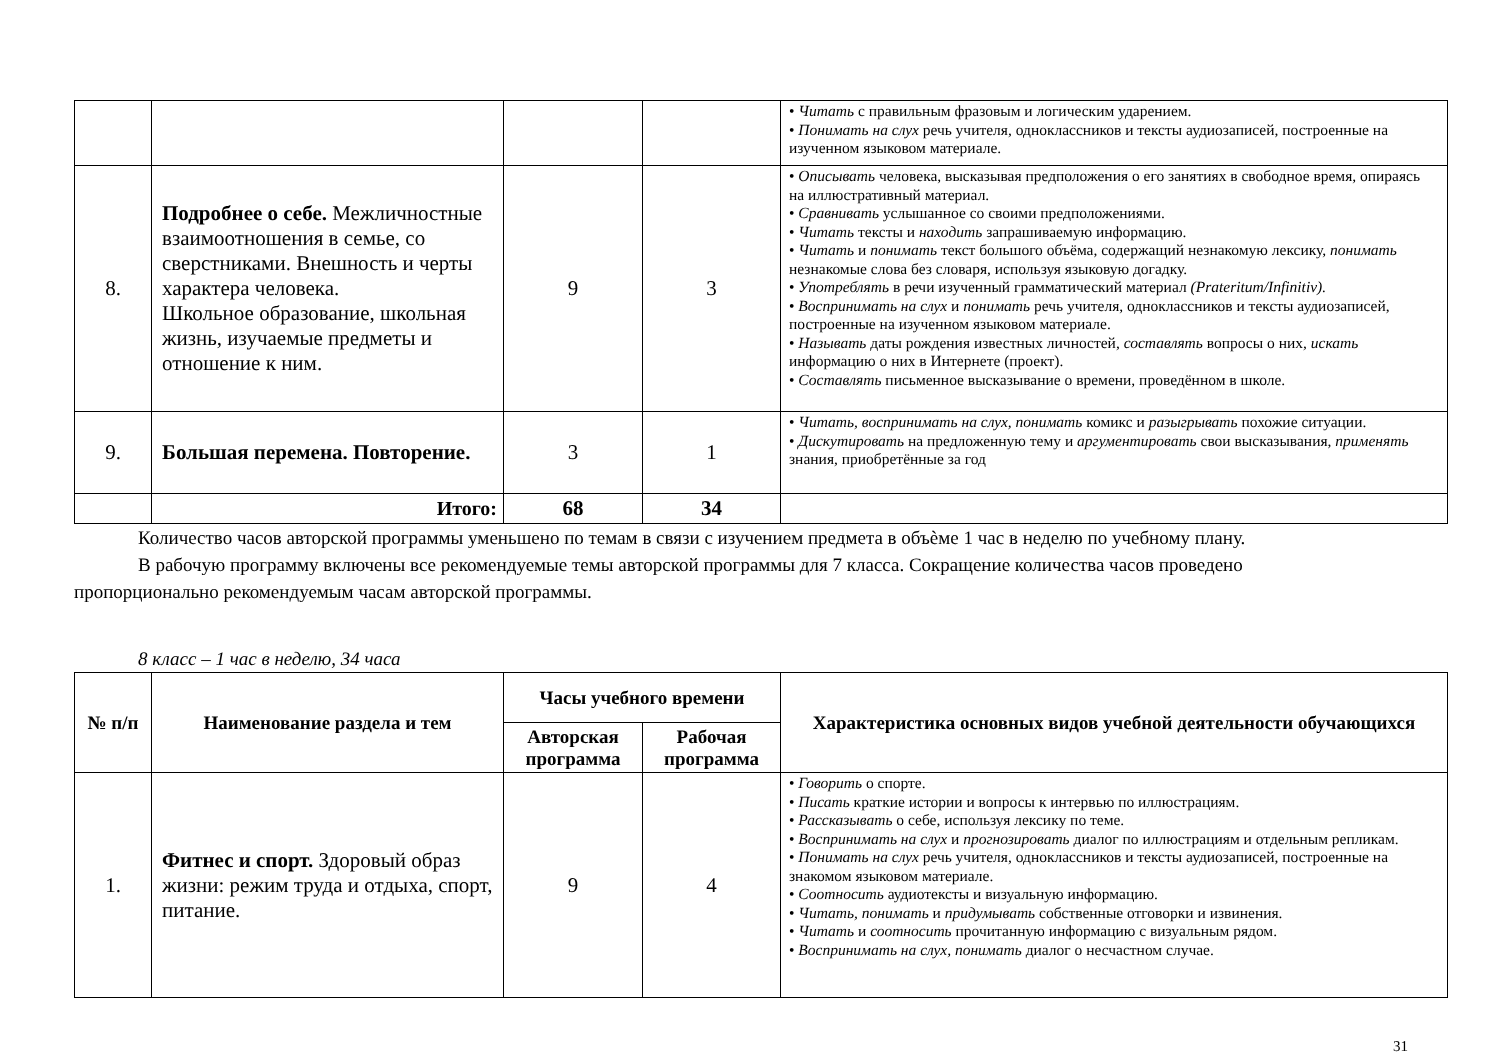| | | | | • Читать с правильным фразовым и логическим ударением. • Понимать на слух речь учителя, одноклассников и тексты аудиозаписей, построен­ные на изученном языковом материале. |
| 8. | Подробнее о себе. Межличностные взаимоотношения в семье, со сверстниками. Внешность и черты характера человека. Школьное образование, школьная жизнь, изучаемые предметы и отношение к ним. | 9 | 3 | • Описывать человека, высказывая предположения о его занятиях в свободное время, опираясь на иллюстративный материал. • Сравнивать услышанное со своими предположениями. • Читать тексты и находить запрашиваемую информацию. • Читать и понимать текст большого объёма, содержащий незнакомую лексику, понимать незнакомые слова без словаря, используя языковую догадку. • Употреблять в речи изученный грамматический материал (Prateritum/Infinitiv). • Воспринимать на слух и понимать речь учителя, одноклассников и тексты аудиозаписей, построенные на изученном языковом материале. • Называть даты рождения известных личностей, составлять вопросы о них, искать информацию о них в Интернете (проект). • Составлять письменное высказывание о времени, проведённом в школе. |
| 9. | Большая перемена. Повторение. | 3 | 1 | • Читать, воспринимать на слух, понимать комикс и разыгрывать похожие ситуации. • Дискутировать на предложенную тему и аргументировать свои высказывания, применять знания, приобретённые за год |
| | Итого: | 68 | 34 | |
Количество часов авторской программы уменьшено по темам в связи с изучением предмета в объѐме 1 час в неделю по учебному плану.
В рабочую программу включены все рекомендуемые темы авторской программы для 7 класса. Сокращение количества часов проведено
пропорционально рекомендуемым часам авторской программы.
8 класс – 1 час в неделю, 34 часа
| № п/п | Наименование раздела и тем | Часы учебного времени | | Характеристика основных видов учебной деятельности обучающихся |
| --- | --- | --- | --- | --- |
| | | Авторская программа | Рабочая программа | |
| 1. | Фитнес и спорт. Здоровый образ жизни: режим труда и отдыха, спорт, питание. | 9 | 4 | • Говорить о спорте. • Писать краткие истории и вопросы к интервью по иллюстрациям. • Рассказывать о себе, используя лексику по теме. • Воспринимать на слух и прогнозировать диалог по иллюстрациям и отдельным репликам. • Понимать на слух речь учителя, одноклассников и тексты аудиозаписей, построен­ные на знакомом языковом материале. • Соотносить аудиотексты и визуальную информацию. • Читать, понимать и придумывать собственные отговорки и извинения. • Читать и соотносить прочитанную информацию с визуальным рядом. • Воспринимать на слух, понимать диалог о несчастном случае. |
31